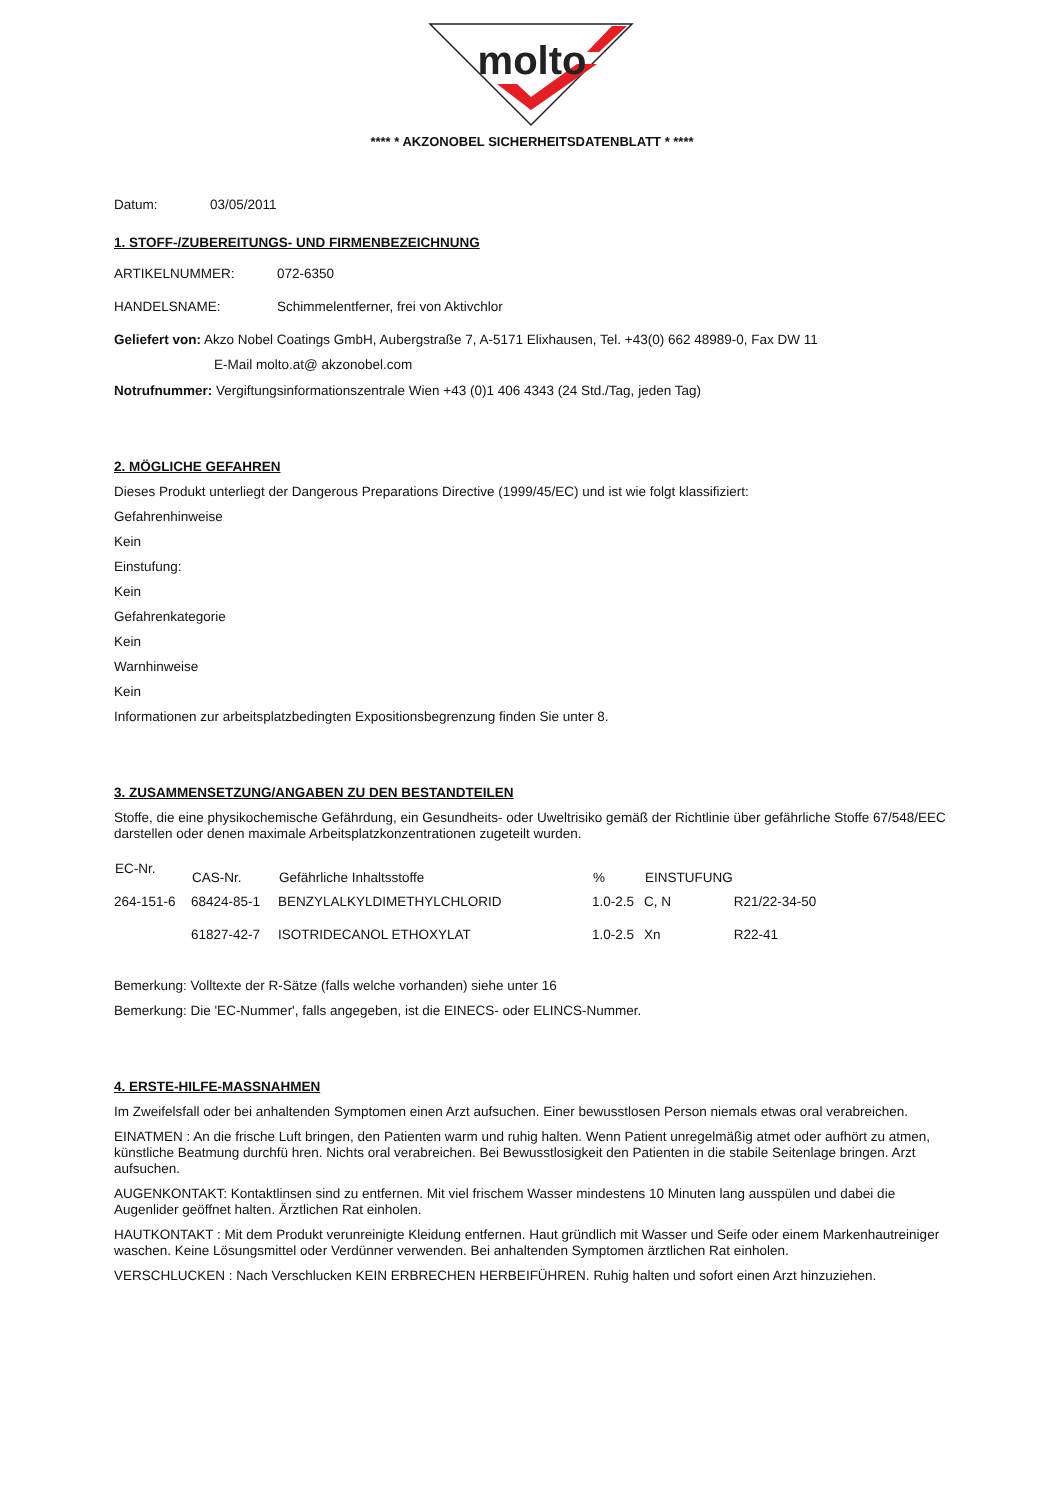molto
**** * AKZONOBEL SICHERHEITSDATENBLATT * ****
Datum: 03/05/2011
1. STOFF-/ZUBEREITUNGS- UND FIRMENBEZEICHNUNG
| ARTIKELNUMMER: | 072-6350 |
| HANDELSNAME: | Schimmelentferner, frei von Aktivchlor |
Geliefert von: Akzo Nobel Coatings GmbH, Aubergstraße 7, A-5171 Elixhausen, Tel. +43(0) 662 48989-0, Fax DW 11
E-Mail molto.at@ akzonobel.com
Notrufnummer: Vergiftungsinformationszentrale Wien +43 (0)1 406 4343 (24 Std./Tag, jeden Tag)
2. MÖGLICHE GEFAHREN
Dieses Produkt unterliegt der Dangerous Preparations Directive (1999/45/EC) und ist wie folgt klassifiziert:
Gefahrenhinweise
Kein
Einstufung:
Kein
Gefahrenkategorie
Kein
Warnhinweise
Kein
Informationen zur arbeitsplatzbedingten Expositionsbegrenzung finden Sie unter 8.
3. ZUSAMMENSETZUNG/ANGABEN ZU DEN BESTANDTEILEN
Stoffe, die eine physikochemische Gefährdung, ein Gesundheits- oder Uweltrisiko gemäß der Richtlinie über gefährliche Stoffe 67/548/EEC darstellen oder denen maximale Arbeitsplatzkonzentrationen zugeteilt wurden.
| EC-Nr. | CAS-Nr. | Gefährliche Inhaltsstoffe | % | EINSTUFUNG | |
| --- | --- | --- | --- | --- | --- |
| 264-151-6 | 68424-85-1 | BENZYLALKYLDIMETHYLCHLORID | 1.0-2.5 | C, N | R21/22-34-50 |
| | 61827-42-7 | ISOTRIDECANOL ETHOXYLAT | 1.0-2.5 | Xn | R22-41 |
Bemerkung: Volltexte der R-Sätze (falls welche vorhanden) siehe unter 16
Bemerkung: Die 'EC-Nummer', falls angegeben, ist die EINECS- oder ELINCS-Nummer.
4. ERSTE-HILFE-MASSNAHMEN
Im Zweifelsfall oder bei anhaltenden Symptomen einen Arzt aufsuchen. Einer bewusstlosen Person niemals etwas oral verabreichen.
EINATMEN : An die frische Luft bringen, den Patienten warm und ruhig halten. Wenn Patient unregelmäßig atmet oder aufhört zu atmen, künstliche Beatmung durchfü hren. Nichts oral verabreichen. Bei Bewusstlosigkeit den Patienten in die stabile Seitenlage bringen. Arzt aufsuchen.
AUGENKONTAKT: Kontaktlinsen sind zu entfernen. Mit viel frischem Wasser mindestens 10 Minuten lang ausspülen und dabei die Augenlider geöffnet halten. Ärztlichen Rat einholen.
HAUTKONTAKT : Mit dem Produkt verunreinigte Kleidung entfernen. Haut gründlich mit Wasser und Seife oder einem Markenhautreiniger waschen. Keine Lösungsmittel oder Verdünner verwenden. Bei anhaltenden Symptomen ärztlichen Rat einholen.
VERSCHLUCKEN : Nach Verschlucken KEIN ERBRECHEN HERBEIFÜHREN. Ruhig halten und sofort einen Arzt hinzuziehen.